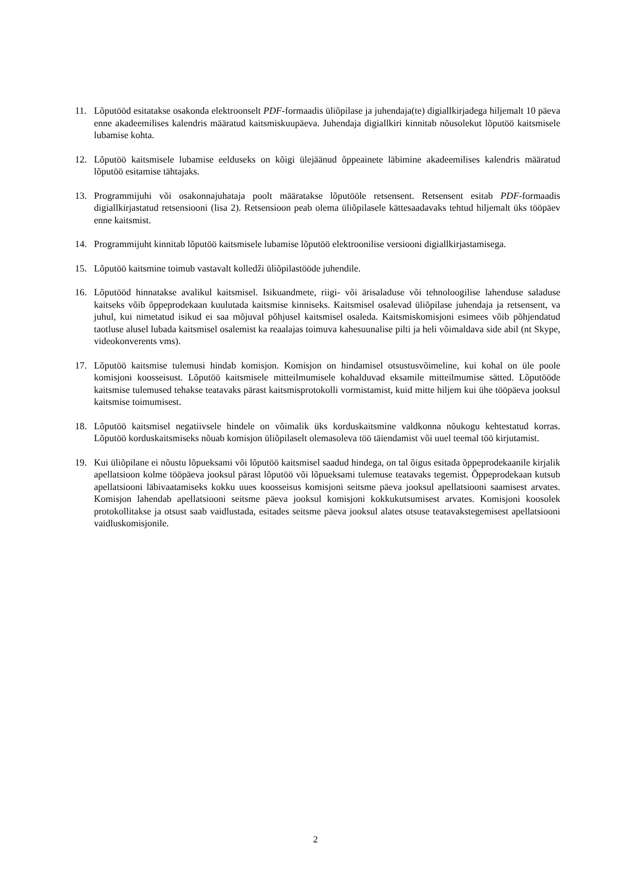11. Lõputööd esitatakse osakonda elektroonselt PDF-formaadis üliõpilase ja juhendaja(te) digiallkirjadega hiljemalt 10 päeva enne akadeemilises kalendris määratud kaitsmiskuupäeva. Juhendaja digiallkiri kinnitab nõusolekut lõputöö kaitsmisele lubamise kohta.
12. Lõputöö kaitsmisele lubamise eelduseks on kõigi ülejäänud õppeainete läbimine akadeemilises kalendris määratud lõputöö esitamise tähtajaks.
13. Programmijuhi või osakonnajuhataja poolt määratakse lõputööle retsensent. Retsensent esitab PDF-formaadis digiallkirjastatud retsensiooni (lisa 2). Retsensioon peab olema üliõpilasele kättesaadavaks tehtud hiljemalt üks tööpäev enne kaitsmist.
14. Programmijuht kinnitab lõputöö kaitsmisele lubamise lõputöö elektroonilise versiooni digiallkirjastamisega.
15. Lõputöö kaitsmine toimub vastavalt kolledži üliõpilastööde juhendile.
16. Lõputööd hinnatakse avalikul kaitsmisel. Isikuandmete, riigi- või ärisaladuse või tehnoloogilise lahenduse saladuse kaitseks võib õppeprodekaan kuulutada kaitsmise kinniseks. Kaitsmisel osalevad üliõpilase juhendaja ja retsensent, va juhul, kui nimetatud isikud ei saa mõjuval põhjusel kaitsmisel osaleda. Kaitsmiskomisjoni esimees võib põhjendatud taotluse alusel lubada kaitsmisel osalemist ka reaalajas toimuva kahesuunalise pilti ja heli võimaldava side abil (nt Skype, videokonverents vms).
17. Lõputöö kaitsmise tulemusi hindab komisjon. Komisjon on hindamisel otsustusvõimeline, kui kohal on üle poole komisjoni koosseisust. Lõputöö kaitsmisele mitteilmumisele kohalduvad eksamile mitteilmumise sätted. Lõputööde kaitsmise tulemused tehakse teatavaks pärast kaitsmisprotokolli vormistamist, kuid mitte hiljem kui ühe tööpäeva jooksul kaitsmise toimumisest.
18. Lõputöö kaitsmisel negatiivsele hindele on võimalik üks korduskaitsmine valdkonna nõukogu kehtestatud korras. Lõputöö korduskaitsmiseks nõuab komisjon üliõpilaselt olemasoleva töö täiendamist või uuel teemal töö kirjutamist.
19. Kui üliõpilane ei nõustu lõpueksami või lõputöö kaitsmisel saadud hindega, on tal õigus esitada õppeprodekaanile kirjalik apellatsioon kolme tööpäeva jooksul pärast lõputöö või lõpueksami tulemuse teatavaks tegemist. Õppeprodekaan kutsub apellatsiooni läbivaatamiseks kokku uues koosseisus komisjoni seitsme päeva jooksul apellatsiooni saamisest arvates. Komisjon lahendab apellatsiooni seitsme päeva jooksul komisjoni kokkukutsumisest arvates. Komisjoni koosolek protokollitakse ja otsust saab vaidlustada, esitades seitsme päeva jooksul alates otsuse teatavakstegemisest apellatsiooni vaidluskomisjonile.
2